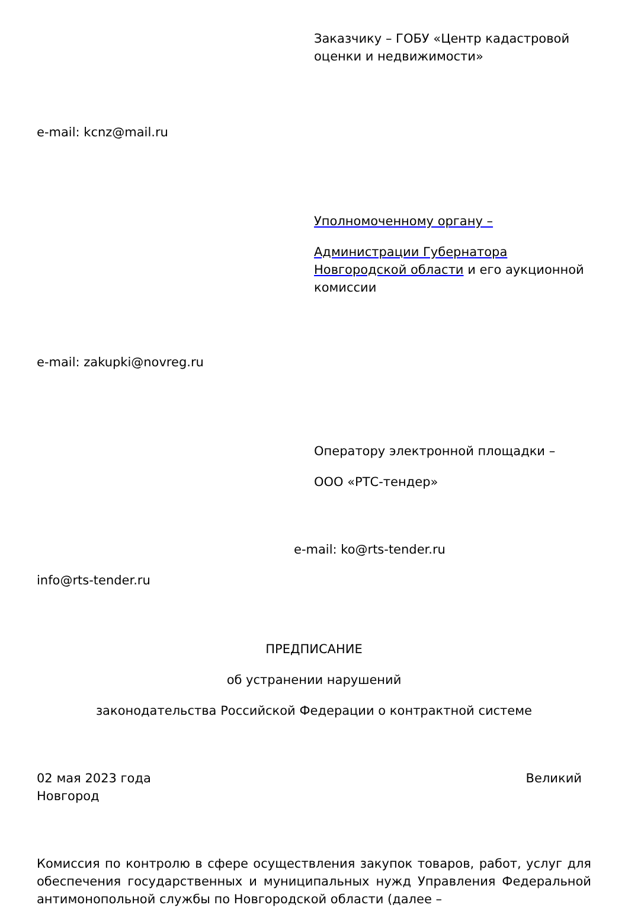Заказчику – ГОБУ «Центр кадастровой оценки и недвижимости»
e-mail: kcnz@mail.ru
Уполномоченному органу –
Администрации Губернатора Новгородской области и его аукционной комиссии
e-mail: zakupki@novreg.ru
Оператору электронной площадки –
ООО «РТС-тендер»
e-mail: ko@rts-tender.ru
info@rts-tender.ru
ПРЕДПИСАНИЕ
об устранении нарушений
законодательства Российской Федерации о контрактной системе
02 мая 2023 года Великий
Новгород
Комиссия по контролю в сфере осуществления закупок товаров, работ, услуг для обеспечения государственных и муниципальных нужд Управления Федеральной антимонопольной службы по Новгородской области (далее –